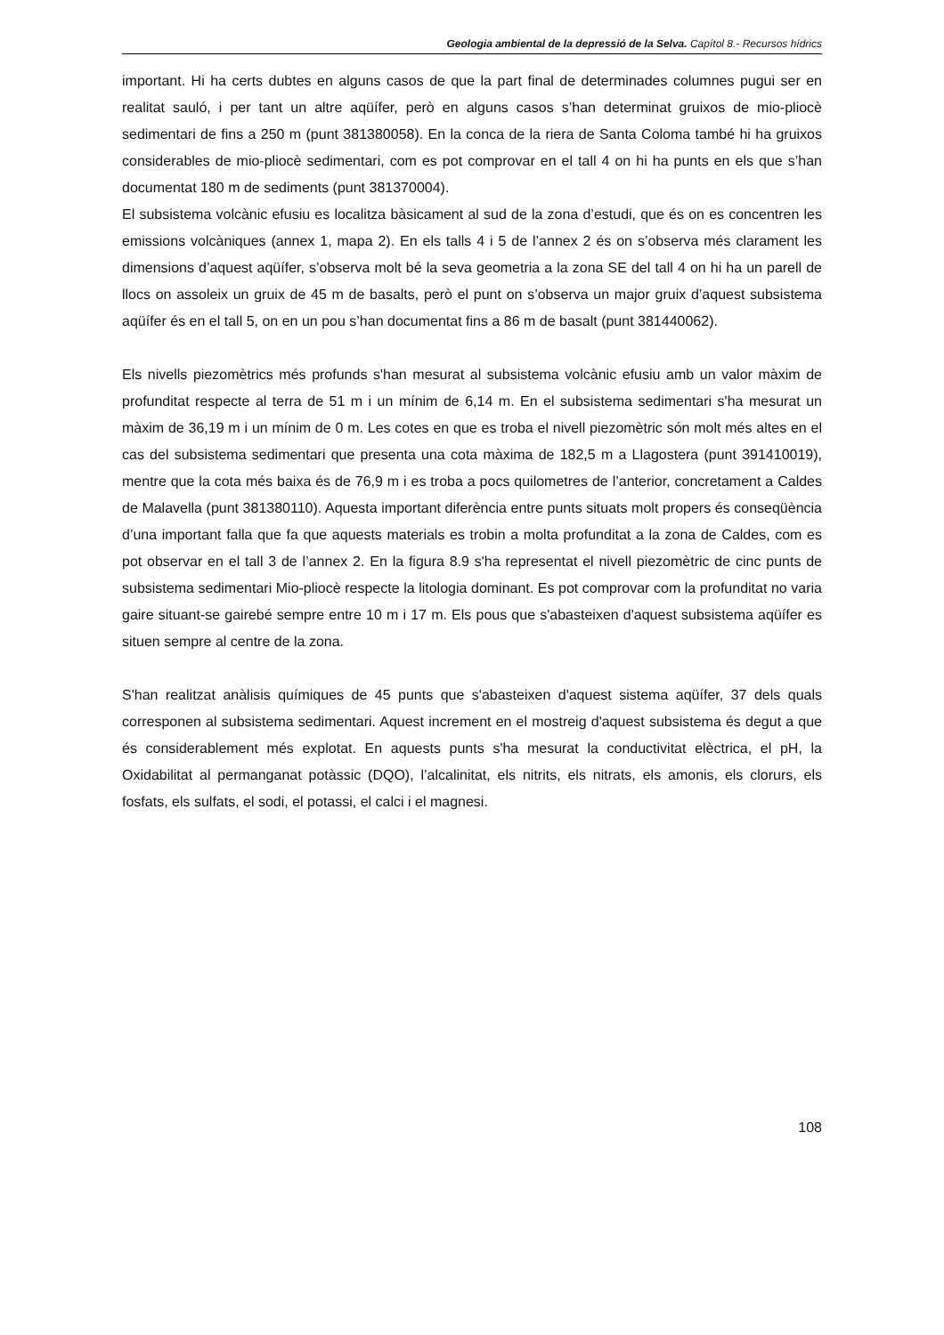Geologia ambiental de la depressió de la Selva. Capítol 8.- Recursos hídrics
important. Hi ha certs dubtes en alguns casos de que la part final de determinades columnes pugui ser en realitat sauló, i per tant un altre aqüífer, però en alguns casos s’han determinat gruixos de mio-pliocè sedimentari de fins a 250 m (punt 381380058). En la conca de la riera de Santa Coloma també hi ha gruixos considerables de mio-pliocè sedimentari, com es pot comprovar en el tall 4 on hi ha punts en els que s’han documentat 180 m de sediments (punt 381370004).
El subsistema volcànic efusiu es localitza bàsicament al sud de la zona d’estudi, que és on es concentren les emissions volcàniques (annex 1, mapa 2). En els talls 4 i 5 de l’annex 2 és on s’observa més clarament les dimensions d’aquest aqüífer, s’observa molt bé la seva geometria a la zona SE del tall 4 on hi ha un parell de llocs on assoleix un gruix de 45 m de basalts, però el punt on s’observa un major gruix d’aquest subsistema aqüífer és en el tall 5, on en un pou s’han documentat fins a 86 m de basalt (punt 381440062).
Els nivells piezomètrics més profunds s'han mesurat al subsistema volcànic efusiu amb un valor màxim de profunditat respecte al terra de 51 m i un mínim de 6,14 m. En el subsistema sedimentari s'ha mesurat un màxim de 36,19 m i un mínim de 0 m. Les cotes en que es troba el nivell piezomètric són molt més altes en el cas del subsistema sedimentari que presenta una cota màxima de 182,5 m a Llagostera (punt 391410019), mentre que la cota més baixa és de 76,9 m i es troba a pocs quilometres de l’anterior, concretament a Caldes de Malavella (punt 381380110). Aquesta important diferència entre punts situats molt propers és conseqüència d’una important falla que fa que aquests materials es trobin a molta profunditat a la zona de Caldes, com es pot observar en el tall 3 de l’annex 2. En la figura 8.9 s'ha representat el nivell piezomètric de cinc punts de subsistema sedimentari Mio-pliocè respecte la litologia dominant. Es pot comprovar com la profunditat no varia gaire situant-se gairebé sempre entre 10 m i 17 m. Els pous que s'abasteixen d'aquest subsistema aqüífer es situen sempre al centre de la zona.
S'han realitzat anàlisis químiques de 45 punts que s'abasteixen d'aquest sistema aqüífer, 37 dels quals corresponen al subsistema sedimentari. Aquest increment en el mostreig d'aquest subsistema és degut a que és considerablement més explotat. En aquests punts s'ha mesurat la conductivitat elèctrica, el pH, la Oxidabilitat al permanganat potàssic (DQO), l’alcalinitat, els nitrits, els nitrats, els amonis, els clorurs, els fosfats, els sulfats, el sodi, el potassi, el calci i el magnesi.
108